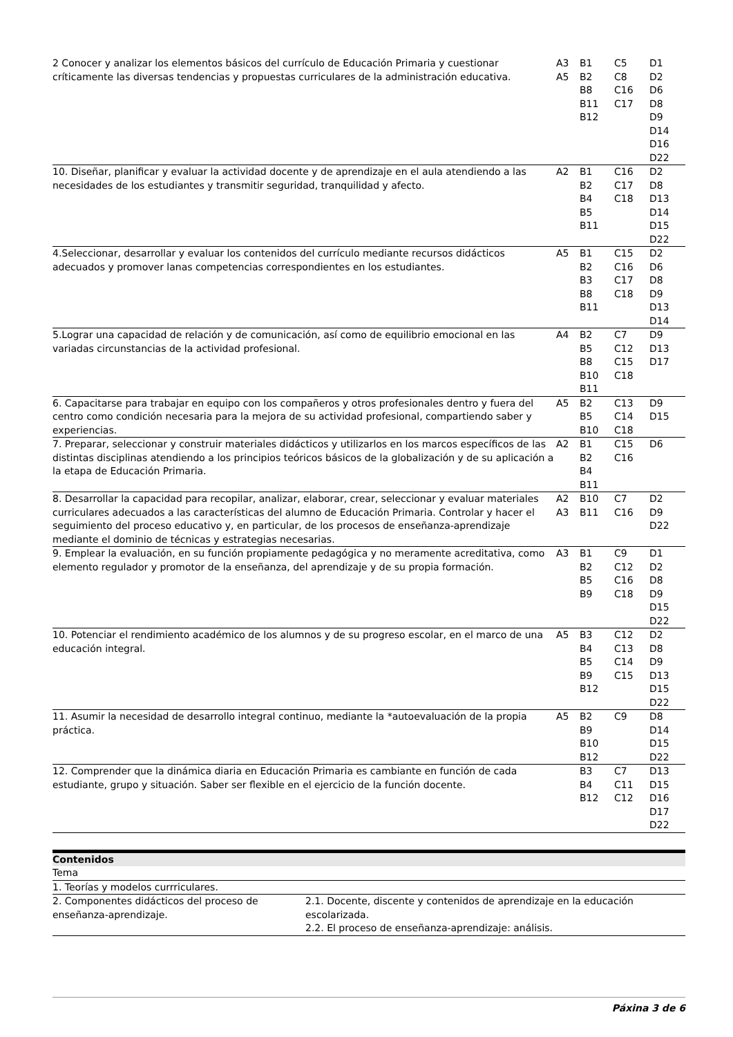| 2 Conocer y analizar los elementos básicos del currículo de Educación Primaria y cuestionar críticamente las diversas tendencias y propuestas curriculares de la administración educativa. | A3 A5 | B1 B2 B8 B11 B12 | C5 C8 C16 C17 | D1 D2 D6 D8 D9 D14 D16 D22 |
| 10. Diseñar, planificar y evaluar la actividad docente y de aprendizaje en el aula atendiendo a las necesidades de los estudiantes y transmitir seguridad, tranquilidad y afecto. | A2 | B1 B2 B4 B5 B11 | C16 C17 C18 | D2 D8 D13 D14 D15 D22 |
| 4.Seleccionar, desarrollar y evaluar los contenidos del currículo mediante recursos didácticos adecuados y promover lanas competencias correspondientes en los estudiantes. | A5 | B1 B2 B3 B8 B11 | C15 C16 C17 C18 | D2 D6 D8 D9 D13 D14 |
| 5.Lograr una capacidad de relación y de comunicación, así como de equilibrio emocional en las variadas circunstancias de la actividad profesional. | A4 | B2 B5 B8 B10 B11 | C7 C12 C15 C18 | D9 D13 D17 |
| 6. Capacitarse para trabajar en equipo con los compañeros y otros profesionales dentro y fuera del centro como condición necesaria para la mejora de su actividad profesional, compartiendo saber y experiencias. | A5 | B2 B5 B10 | C13 C14 C18 | D9 D15 |
| 7. Preparar, seleccionar y construir materiales didácticos y utilizarlos en los marcos específicos de las distintas disciplinas atendiendo a los principios teóricos básicos de la globalización y de su aplicación a la etapa de Educación Primaria. | A2 | B1 B2 B4 B11 | C15 C16 | D6 |
| 8. Desarrollar la capacidad para recopilar, analizar, elaborar, crear, seleccionar y evaluar materiales curriculares adecuados a las características del alumno de Educación Primaria. Controlar y hacer el seguimiento del proceso educativo y, en particular, de los procesos de enseñanza-aprendizaje mediante el dominio de técnicas y estrategias necesarias. | A2 A3 | B10 B11 | C7 C16 | D2 D9 D22 |
| 9. Emplear la evaluación, en su función propiamente pedagógica y no meramente acreditativa, como elemento regulador y promotor de la enseñanza, del aprendizaje y de su propia formación. | A3 | B1 B2 B5 B9 | C9 C12 C16 C18 | D1 D2 D8 D9 D15 D22 |
| 10. Potenciar el rendimiento académico de los alumnos y de su progreso escolar, en el marco de una educación integral. | A5 | B3 B4 B5 B9 B12 | C12 C13 C14 C15 | D2 D8 D9 D13 D15 D22 |
| 11. Asumir la necesidad de desarrollo integral continuo, mediante la *autoevaluación de la propia práctica. | A5 | B2 B9 B10 B12 | C9 | D8 D14 D15 D22 |
| 12. Comprender que la dinámica diaria en Educación Primaria es cambiante en función de cada estudiante, grupo y situación. Saber ser flexible en el ejercicio de la función docente. | | B3 B4 B12 | C7 C11 C12 | D13 D15 D16 D17 D22 |
Contenidos
| Tema | |
| 1. Teorías y modelos currriculares. | |
| 2. Componentes didácticos del proceso de enseñanza-aprendizaje. | 2.1. Docente, discente y contenidos de aprendizaje en la educación escolarizada. 2.2. El proceso de enseñanza-aprendizaje: análisis. |
Páxina 3 de 6